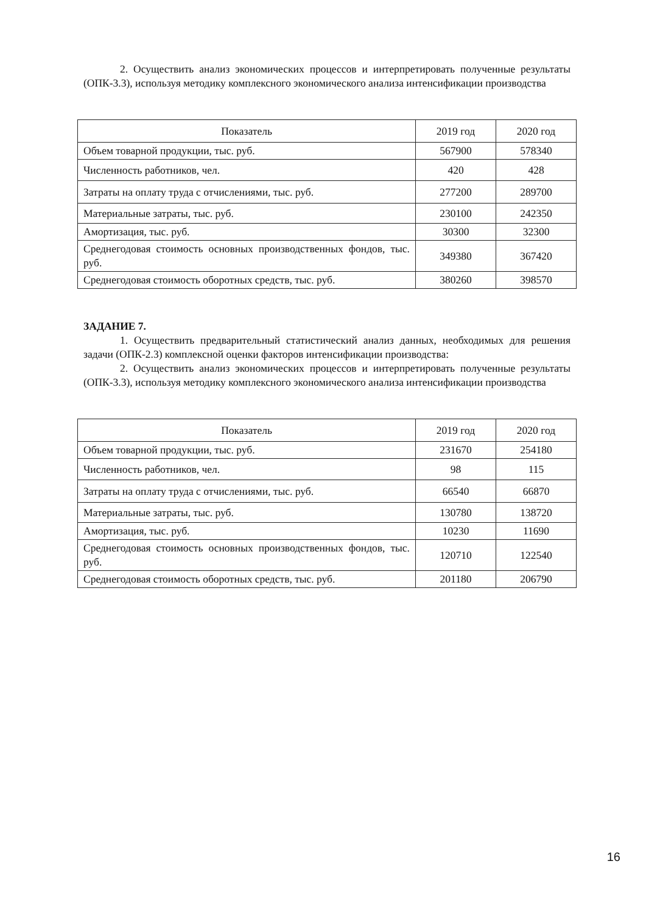2. Осуществить анализ экономических процессов и интерпретировать полученные результаты (ОПК-3.3), используя методику комплексного экономического анализа интенсификации производства
| Показатель | 2019 год | 2020 год |
| --- | --- | --- |
| Объем товарной продукции, тыс. руб. | 567900 | 578340 |
| Численность работников, чел. | 420 | 428 |
| Затраты на оплату труда с отчислениями, тыс. руб. | 277200 | 289700 |
| Материальные затраты, тыс. руб. | 230100 | 242350 |
| Амортизация, тыс. руб. | 30300 | 32300 |
| Среднегодовая стоимость основных производственных фондов, тыс. руб. | 349380 | 367420 |
| Среднегодовая стоимость оборотных средств, тыс. руб. | 380260 | 398570 |
ЗАДАНИЕ 7.
1. Осуществить предварительный статистический анализ данных, необходимых для решения задачи (ОПК-2.3) комплексной оценки факторов интенсификации производства:
2. Осуществить анализ экономических процессов и интерпретировать полученные результаты (ОПК-3.3), используя методику комплексного экономического анализа интенсификации производства
| Показатель | 2019 год | 2020 год |
| --- | --- | --- |
| Объем товарной продукции, тыс. руб. | 231670 | 254180 |
| Численность работников, чел. | 98 | 115 |
| Затраты на оплату труда с отчислениями, тыс. руб. | 66540 | 66870 |
| Материальные затраты, тыс. руб. | 130780 | 138720 |
| Амортизация, тыс. руб. | 10230 | 11690 |
| Среднегодовая стоимость основных производственных фондов, тыс. руб. | 120710 | 122540 |
| Среднегодовая стоимость оборотных средств, тыс. руб. | 201180 | 206790 |
16